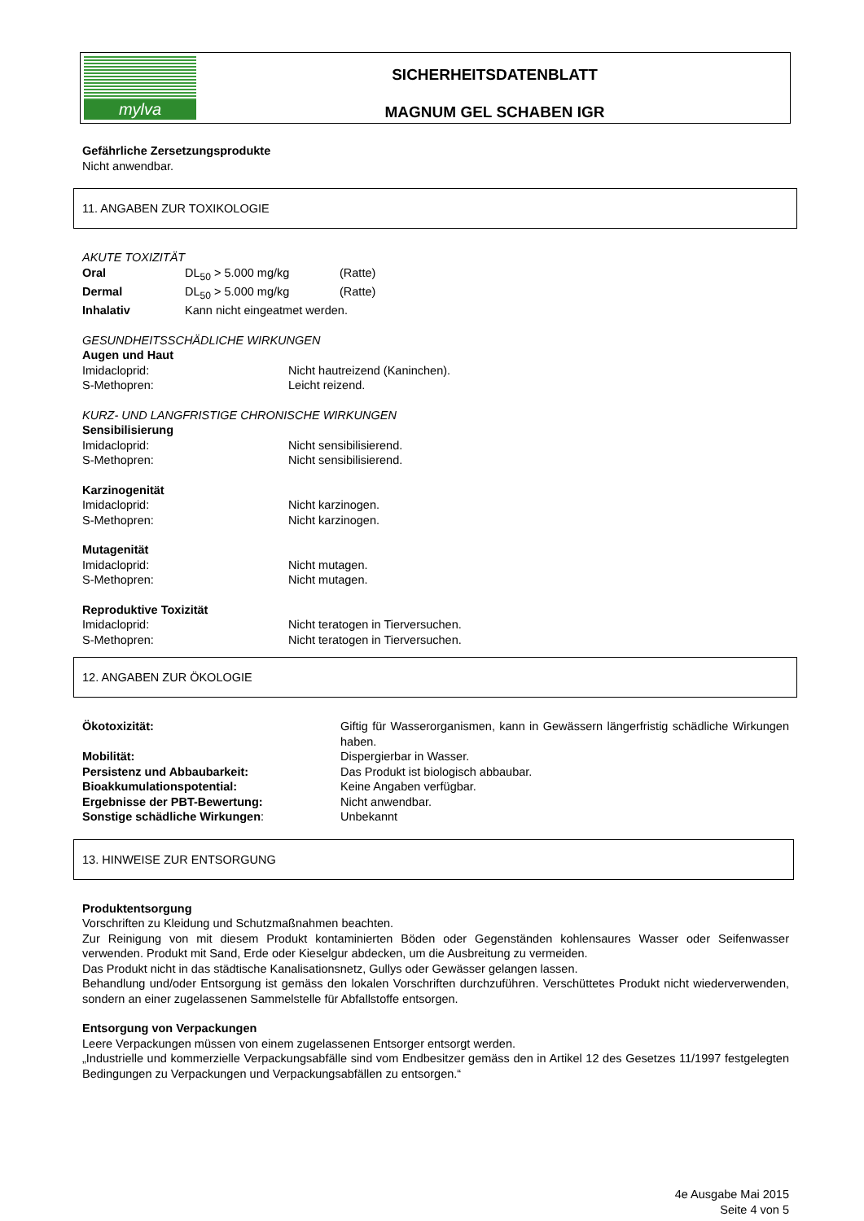mylva
SICHERHEITSDATENBLATT
MAGNUM GEL SCHABEN IGR
Gefährliche Zersetzungsprodukte
Nicht anwendbar.
11. ANGABEN ZUR TOXIKOLOGIE
AKUTE TOXIZITÄT
Oral DL<sub>50</sub> > 5.000 mg/kg (Ratte)
Dermal DL<sub>50</sub> > 5.000 mg/kg (Ratte)
Inhalativ Kann nicht eingeatmet werden.
GESUNDHEITSSCHÄDLICHE WIRKUNGEN
Augen und Haut
Imidacloprid: Nicht hautreizend (Kaninchen).
S-Methopren: Leicht reizend.
KURZ- UND LANGFRISTIGE CHRONISCHE WIRKUNGEN
Sensibilisierung
Imidacloprid: Nicht sensibilisierend.
S-Methopren: Nicht sensibilisierend.
Karzinogenität
Imidacloprid: Nicht karzinogen.
S-Methopren: Nicht karzinogen.
Mutagenität
Imidacloprid: Nicht mutagen.
S-Methopren: Nicht mutagen.
Reproduktive Toxizität
Imidacloprid: Nicht teratogen in Tierversuchen.
S-Methopren: Nicht teratogen in Tierversuchen.
12. ANGABEN ZUR ÖKOLOGIE
Ökotoxizität: Giftig für Wasserorganismen, kann in Gewässern längerfristig schädliche Wirkungen haben.
Mobilität: Dispergierbar in Wasser.
Persistenz und Abbaubarkeit: Das Produkt ist biologisch abbaubar.
Bioakkumulationspotential: Keine Angaben verfügbar.
Ergebnisse der PBT-Bewertung: Nicht anwendbar.
Sonstige schädliche Wirkungen: Unbekannt
13. HINWEISE ZUR ENTSORGUNG
Produktentsorgung
Vorschriften zu Kleidung und Schutzmaßnahmen beachten.
Zur Reinigung von mit diesem Produkt kontaminierten Böden oder Gegenständen kohlensaures Wasser oder Seifenwasser verwenden. Produkt mit Sand, Erde oder Kieselgur abdecken, um die Ausbreitung zu vermeiden.
Das Produkt nicht in das städtische Kanalisationsnetz, Gullys oder Gewässer gelangen lassen.
Behandlung und/oder Entsorgung ist gemäss den lokalen Vorschriften durchzuführen. Verschüttetes Produkt nicht wiederverwenden, sondern an einer zugelassenen Sammelstelle für Abfallstoffe entsorgen.
Entsorgung von Verpackungen
Leere Verpackungen müssen von einem zugelassenen Entsorger entsorgt werden.
„Industrielle und kommerzielle Verpackungsabfälle sind vom Endbesitzer gemäss den in Artikel 12 des Gesetzes 11/1997 festgelegten Bedingungen zu Verpackungen und Verpackungsabfällen zu entsorgen.“
4e Ausgabe Mai 2015
Seite 4 von 5